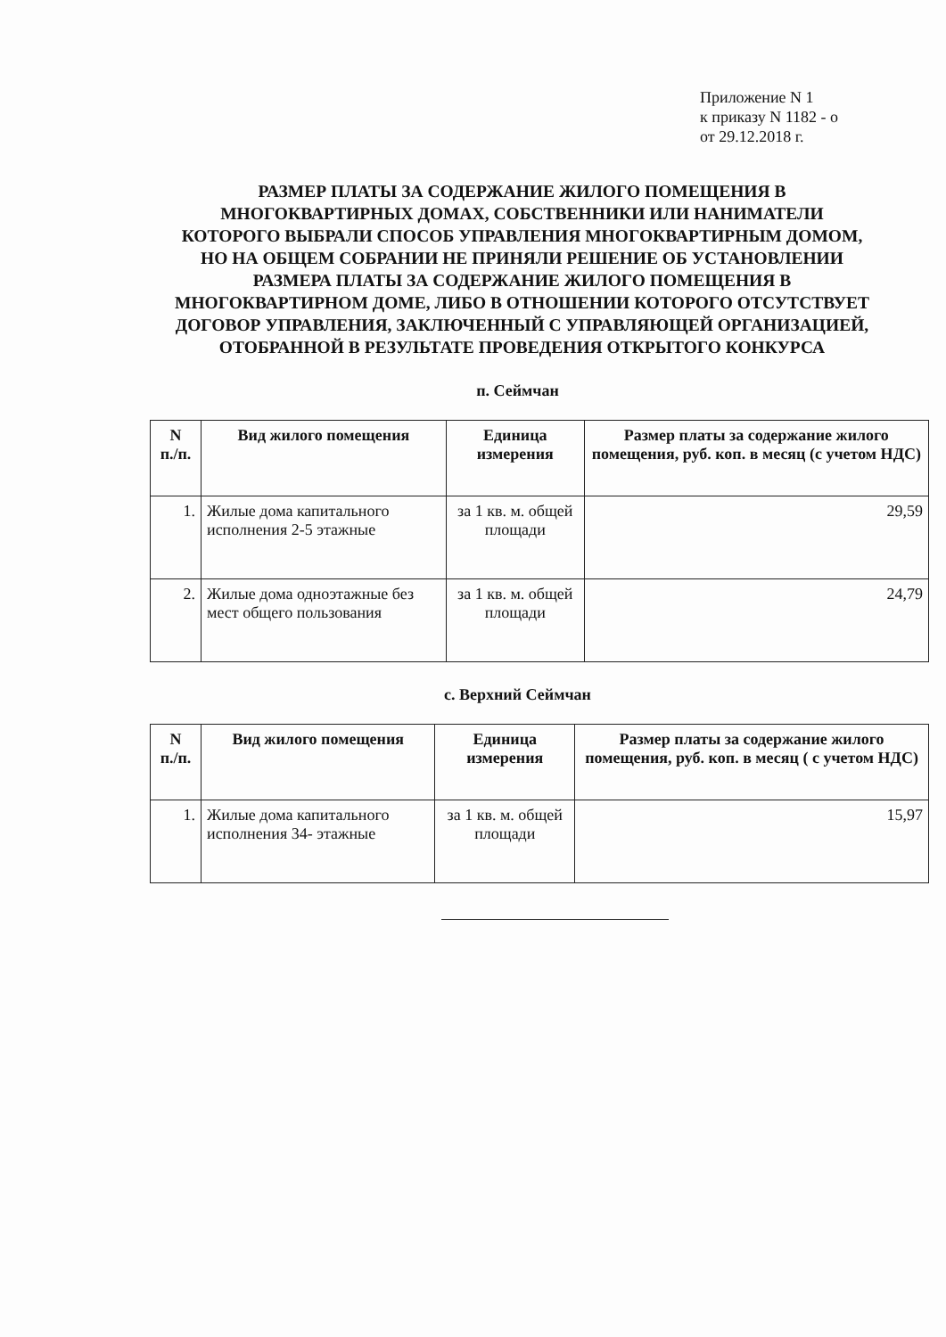Приложение N 1
к приказу N 1182 - о
от 29.12.2018 г.
РАЗМЕР ПЛАТЫ ЗА СОДЕРЖАНИЕ ЖИЛОГО ПОМЕЩЕНИЯ В МНОГОКВАРТИРНЫХ ДОМАХ, СОБСТВЕННИКИ ИЛИ НАНИМАТЕЛИ КОТОРОГО ВЫБРАЛИ СПОСОБ УПРАВЛЕНИЯ МНОГОКВАРТИРНЫМ ДОМОМ, НО НА ОБЩЕМ СОБРАНИИ НЕ ПРИНЯЛИ РЕШЕНИЕ ОБ УСТАНОВЛЕНИИ РАЗМЕРА ПЛАТЫ ЗА СОДЕРЖАНИЕ ЖИЛОГО ПОМЕЩЕНИЯ В МНОГОКВАРТИРНОМ ДОМЕ, ЛИБО В ОТНОШЕНИИ КОТОРОГО ОТСУТСТВУЕТ ДОГОВОР УПРАВЛЕНИЯ, ЗАКЛЮЧЕННЫЙ С УПРАВЛЯЮЩЕЙ ОРГАНИЗАЦИЕЙ, ОТОБРАННОЙ В РЕЗУЛЬТАТЕ ПРОВЕДЕНИЯ ОТКРЫТОГО КОНКУРСА
п. Сеймчан
| N п./п. | Вид жилого помещения | Единица измерения | Размер платы за содержание жилого помещения, руб. коп. в месяц (с учетом НДС) |
| --- | --- | --- | --- |
| 1. | Жилые дома капитального исполнения 2-5 этажные | за 1 кв. м. общей площади | 29,59 |
| 2. | Жилые дома одноэтажные без мест общего пользования | за 1 кв. м. общей площади | 24,79 |
с. Верхний Сеймчан
| N п./п. | Вид жилого помещения | Единица измерения | Размер платы за содержание жилого помещения, руб. коп. в месяц ( с учетом НДС) |
| --- | --- | --- | --- |
| 1. | Жилые дома капитального исполнения 34- этажные | за 1 кв. м. общей площади | 15,97 |